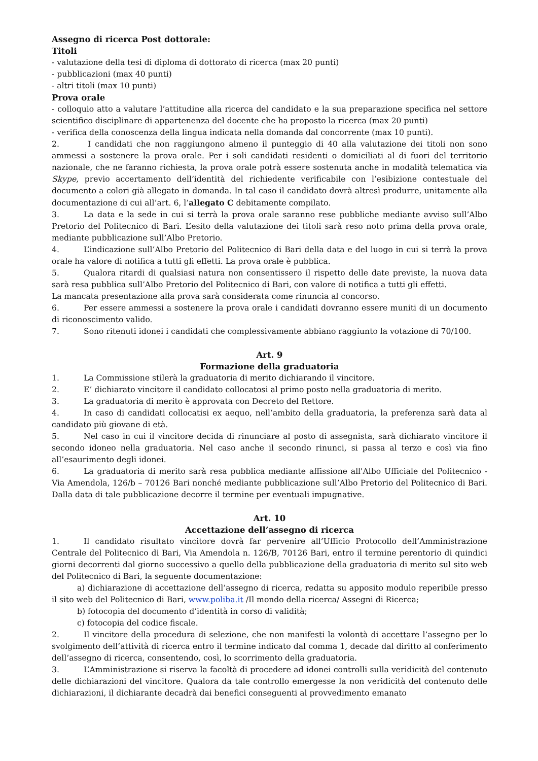Assegno di ricerca Post dottorale:
Titoli
- valutazione della tesi di diploma di dottorato di ricerca (max 20 punti)
- pubblicazioni (max 40 punti)
- altri titoli (max 10 punti)
Prova orale
- colloquio atto a valutare l’attitudine alla ricerca del candidato e la sua preparazione specifica nel settore scientifico disciplinare di appartenenza del docente che ha proposto la ricerca (max 20 punti)
- verifica della conoscenza della lingua indicata nella domanda dal concorrente (max 10 punti).
2. I candidati che non raggiungono almeno il punteggio di 40 alla valutazione dei titoli non sono ammessi a sostenere la prova orale. Per i soli candidati residenti o domiciliati al di fuori del territorio nazionale, che ne faranno richiesta, la prova orale potrà essere sostenuta anche in modalità telematica via Skype, previo accertamento dell’identità del richiedente verificabile con l’esibizione contestuale del documento a colori già allegato in domanda. In tal caso il candidato dovrà altresì produrre, unitamente alla documentazione di cui all’art. 6, l’allegato C debitamente compilato.
3. La data e la sede in cui si terrà la prova orale saranno rese pubbliche mediante avviso sull’Albo Pretorio del Politecnico di Bari. L’esito della valutazione dei titoli sarà reso noto prima della prova orale, mediante pubblicazione sull’Albo Pretorio.
4. L’indicazione sull’Albo Pretorio del Politecnico di Bari della data e del luogo in cui si terrà la prova orale ha valore di notifica a tutti gli effetti. La prova orale è pubblica.
5. Qualora ritardi di qualsiasi natura non consentissero il rispetto delle date previste, la nuova data sarà resa pubblica sull’Albo Pretorio del Politecnico di Bari, con valore di notifica a tutti gli effetti.
La mancata presentazione alla prova sarà considerata come rinuncia al concorso.
6. Per essere ammessi a sostenere la prova orale i candidati dovranno essere muniti di un documento di riconoscimento valido.
7. Sono ritenuti idonei i candidati che complessivamente abbiano raggiunto la votazione di 70/100.
Art. 9
Formazione della graduatoria
1. La Commissione stilerà la graduatoria di merito dichiarando il vincitore.
2. E’ dichiarato vincitore il candidato collocatosi al primo posto nella graduatoria di merito.
3. La graduatoria di merito è approvata con Decreto del Rettore.
4. In caso di candidati collocatisi ex aequo, nell’ambito della graduatoria, la preferenza sarà data al candidato più giovane di età.
5. Nel caso in cui il vincitore decida di rinunciare al posto di assegnista, sarà dichiarato vincitore il secondo idoneo nella graduatoria. Nel caso anche il secondo rinunci, si passa al terzo e così via fino all’esaurimento degli idonei.
6. La graduatoria di merito sarà resa pubblica mediante affissione all'Albo Ufficiale del Politecnico - Via Amendola, 126/b – 70126 Bari nonché mediante pubblicazione sull’Albo Pretorio del Politecnico di Bari. Dalla data di tale pubblicazione decorre il termine per eventuali impugnative.
Art. 10
Accettazione dell’assegno di ricerca
1. Il candidato risultato vincitore dovrà far pervenire all’Ufficio Protocollo dell’Amministrazione Centrale del Politecnico di Bari, Via Amendola n. 126/B, 70126 Bari, entro il termine perentorio di quindici giorni decorrenti dal giorno successivo a quello della pubblicazione della graduatoria di merito sul sito web del Politecnico di Bari, la seguente documentazione:
a) dichiarazione di accettazione dell’assegno di ricerca, redatta su apposito modulo reperibile presso il sito web del Politecnico di Bari, www.poliba.it /Il mondo della ricerca/ Assegni di Ricerca;
b) fotocopia del documento d’identità in corso di validità;
c) fotocopia del codice fiscale.
2. Il vincitore della procedura di selezione, che non manifesti la volontà di accettare l’assegno per lo svolgimento dell’attività di ricerca entro il termine indicato dal comma 1, decade dal diritto al conferimento dell’assegno di ricerca, consentendo, così, lo scorrimento della graduatoria.
3. L’Amministrazione si riserva la facoltà di procedere ad idonei controlli sulla veridicità del contenuto delle dichiarazioni del vincitore. Qualora da tale controllo emergesse la non veridicità del contenuto delle dichiarazioni, il dichiarante decadrà dai benefici conseguenti al provvedimento emanato